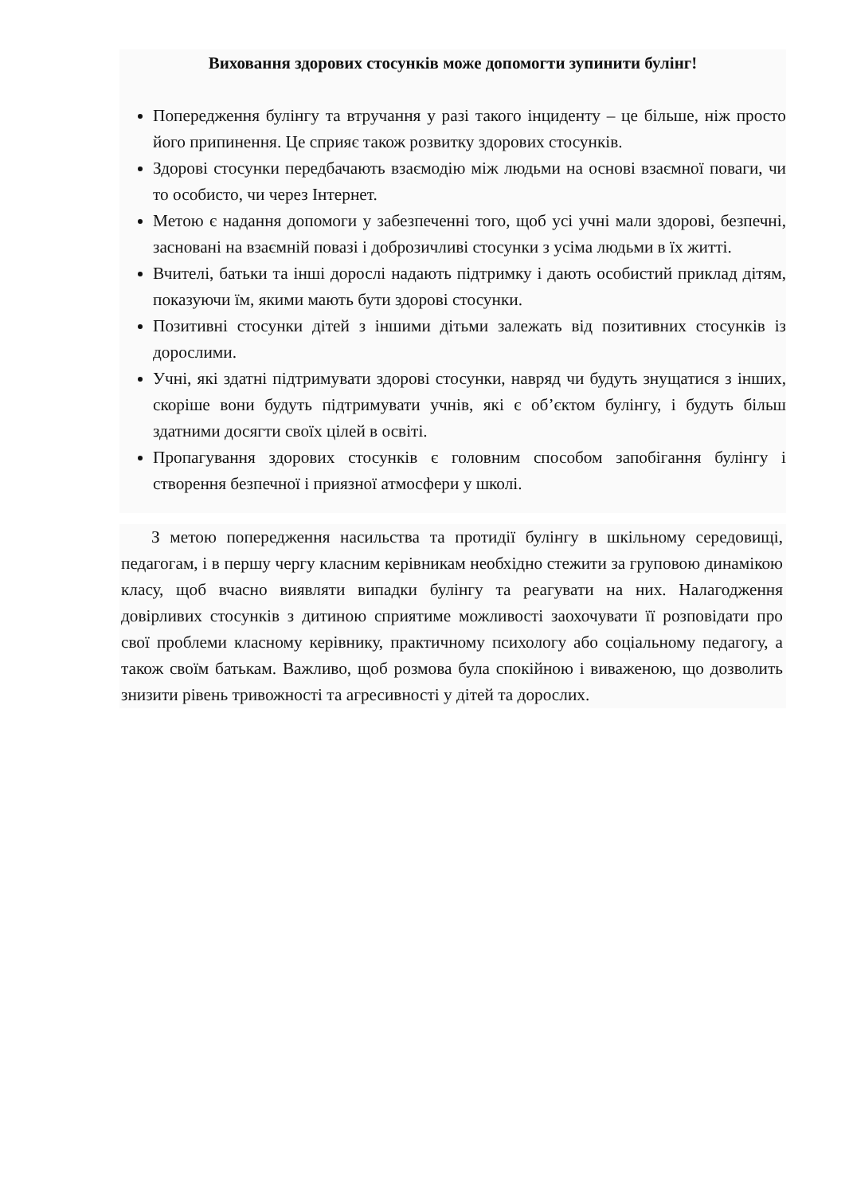Виховання здорових стосунків може допомогти зупинити булінг!
Попередження булінгу та втручання у разі такого інциденту – це більше, ніж просто його припинення. Це сприяє також розвитку здорових стосунків.
Здорові стосунки передбачають взаємодію між людьми на основі взаємної поваги, чи то особисто, чи через Інтернет.
Метою є надання допомоги у забезпеченні того, щоб усі учні мали здорові, безпечні, засновані на взаємній повазі і доброзичливі стосунки з усіма людьми в їх житті.
Вчителі, батьки та інші дорослі надають підтримку і дають особистий приклад дітям, показуючи їм, якими мають бути здорові стосунки.
Позитивні стосунки дітей з іншими дітьми залежать від позитивних стосунків із дорослими.
Учні, які здатні підтримувати здорові стосунки, навряд чи будуть знущатися з інших, скоріше вони будуть підтримувати учнів, які є об’єктом булінгу, і будуть більш здатними досягти своїх цілей в освіті.
Пропагування здорових стосунків є головним способом запобігання булінгу і створення безпечної і приязної атмосфери у школі.
З метою попередження насильства та протидії булінгу в шкільному середовищі, педагогам, і в першу чергу класним керівникам необхідно стежити за груповою динамікою класу, щоб вчасно виявляти випадки булінгу та реагувати на них. Налагодження довірливих стосунків з дитиною сприятиме можливості заохочувати її розповідати про свої проблеми класному керівнику, практичному психологу або соціальному педагогу, а також своїм батькам. Важливо, щоб розмова була спокійною і виваженою, що дозволить знизити рівень тривожності та агресивності у дітей та дорослих.